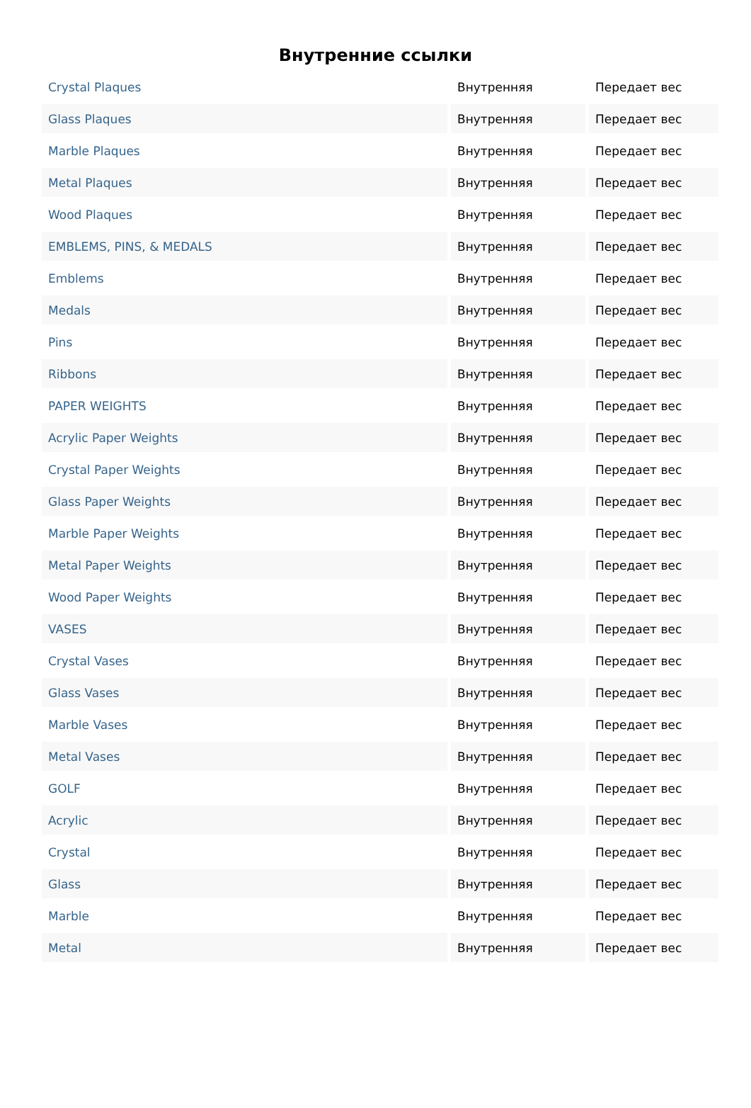Внутренние ссылки
| Crystal Plaques | Внутренняя | Передает вес |
| Glass Plaques | Внутренняя | Передает вес |
| Marble Plaques | Внутренняя | Передает вес |
| Metal Plaques | Внутренняя | Передает вес |
| Wood Plaques | Внутренняя | Передает вес |
| EMBLEMS, PINS, & MEDALS | Внутренняя | Передает вес |
| Emblems | Внутренняя | Передает вес |
| Medals | Внутренняя | Передает вес |
| Pins | Внутренняя | Передает вес |
| Ribbons | Внутренняя | Передает вес |
| PAPER WEIGHTS | Внутренняя | Передает вес |
| Acrylic Paper Weights | Внутренняя | Передает вес |
| Crystal Paper Weights | Внутренняя | Передает вес |
| Glass Paper Weights | Внутренняя | Передает вес |
| Marble Paper Weights | Внутренняя | Передает вес |
| Metal Paper Weights | Внутренняя | Передает вес |
| Wood Paper Weights | Внутренняя | Передает вес |
| VASES | Внутренняя | Передает вес |
| Crystal Vases | Внутренняя | Передает вес |
| Glass Vases | Внутренняя | Передает вес |
| Marble Vases | Внутренняя | Передает вес |
| Metal Vases | Внутренняя | Передает вес |
| GOLF | Внутренняя | Передает вес |
| Acrylic | Внутренняя | Передает вес |
| Crystal | Внутренняя | Передает вес |
| Glass | Внутренняя | Передает вес |
| Marble | Внутренняя | Передает вес |
| Metal | Внутренняя | Передает вес |